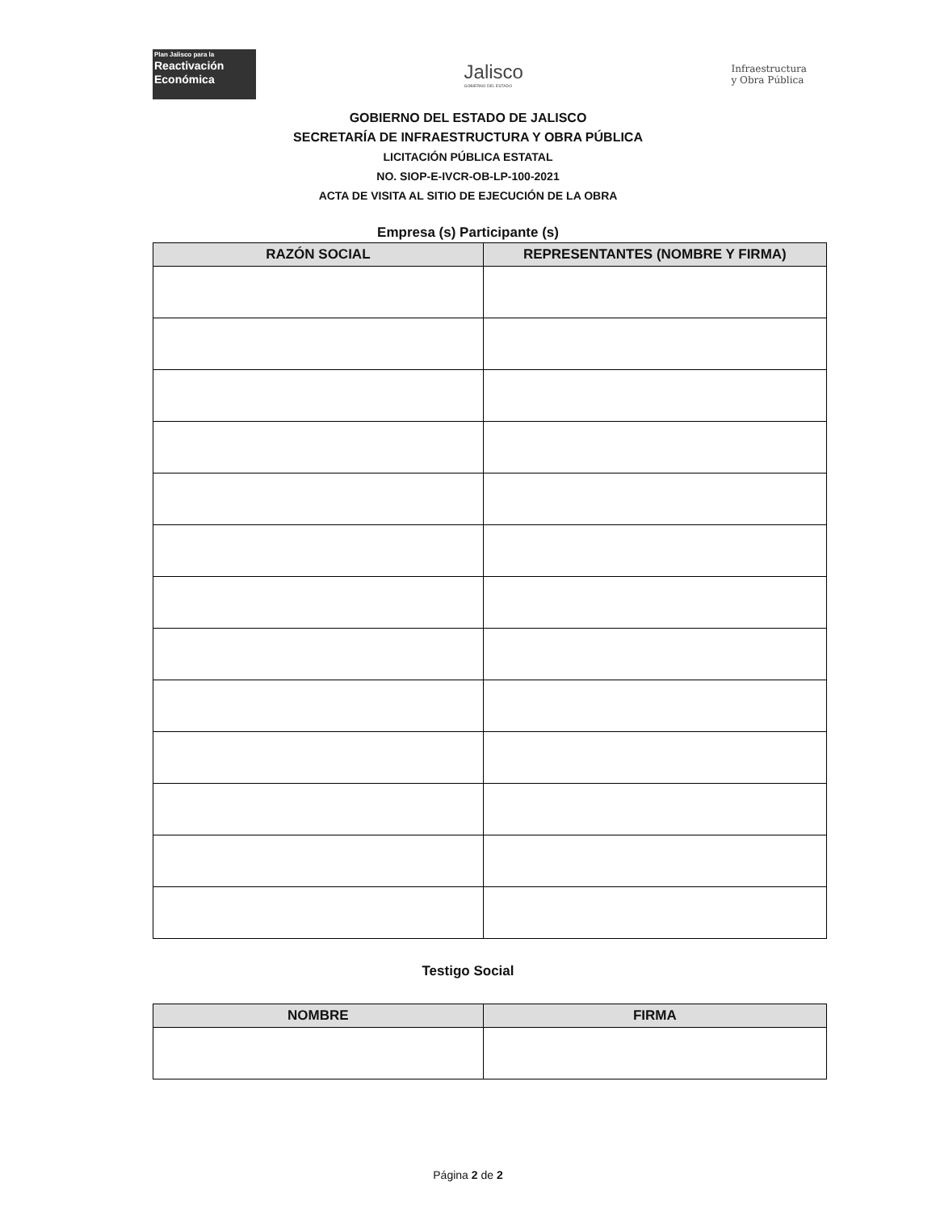Plan Jalisco para la
Reactivación
Económica
Jalisco
GOBIERNO DEL ESTADO
Infraestructura
y Obra Pública
GOBIERNO DEL ESTADO DE JALISCO
SECRETARÍA DE INFRAESTRUCTURA Y OBRA PÚBLICA
LICITACIÓN PÚBLICA ESTATAL
NO. SIOP-E-IVCR-OB-LP-100-2021
ACTA DE VISITA AL SITIO DE EJECUCIÓN DE LA OBRA
Empresa (s) Participante (s)
| RAZÓN SOCIAL | REPRESENTANTES (NOMBRE Y FIRMA) |
| --- | --- |
Testigo Social
| NOMBRE | FIRMA |
| --- | --- |
Página 2 de 2